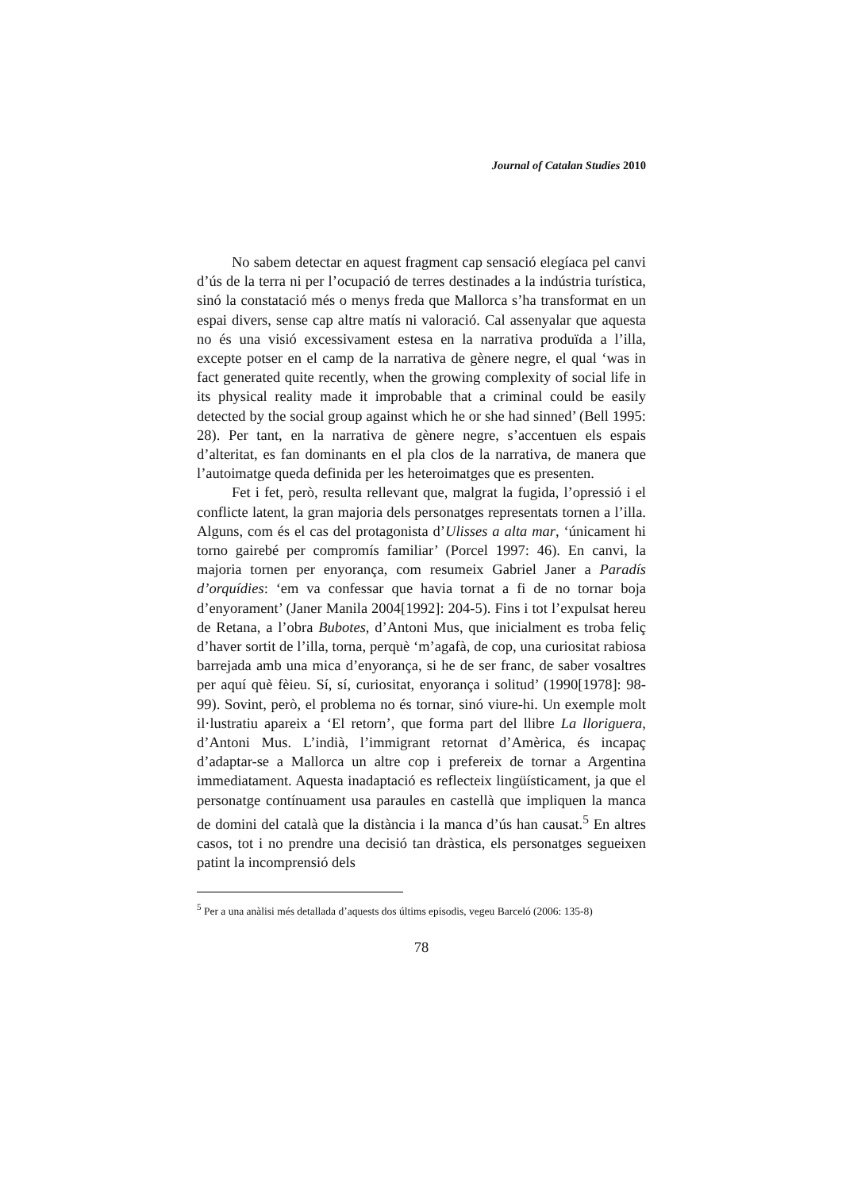Journal of Catalan Studies 2010
No sabem detectar en aquest fragment cap sensació elegíaca pel canvi d’ús de la terra ni per l’ocupació de terres destinades a la indústria turística, sinó la constatació més o menys freda que Mallorca s’ha transformat en un espai divers, sense cap altre matís ni valoració. Cal assenyalar que aquesta no és una visió excessivament estesa en la narrativa produïda a l’illa, excepte potser en el camp de la narrativa de gènere negre, el qual ‘was in fact generated quite recently, when the growing complexity of social life in its physical reality made it improbable that a criminal could be easily detected by the social group against which he or she had sinned’ (Bell 1995: 28). Per tant, en la narrativa de gènere negre, s’accentuen els espais d’alteritat, es fan dominants en el pla clos de la narrativa, de manera que l’autoimatge queda definida per les heteroimatges que es presenten.
Fet i fet, però, resulta rellevant que, malgrat la fugida, l’opressió i el conflicte latent, la gran majoria dels personatges representats tornen a l’illa. Alguns, com és el cas del protagonista d’Ulisses a alta mar, ‘únicament hi torno gairebé per compromís familiar’ (Porcel 1997: 46). En canvi, la majoria tornen per enyorança, com resumeix Gabriel Janer a Paradís d’orquídies: ‘em va confessar que havia tornat a fi de no tornar boja d’enyorament’ (Janer Manila 2004[1992]: 204-5). Fins i tot l’expulsat hereu de Retana, a l’obra Bubotes, d’Antoni Mus, que inicialment es troba feliç d’haver sortit de l’illa, torna, perquè ‘m’agafà, de cop, una curiositat rabiosa barrejada amb una mica d’enyorança, si he de ser franc, de saber vosaltres per aquí què fèieu. Sí, sí, curiositat, enyorança i solitud’ (1990[1978]: 98-99). Sovint, però, el problema no és tornar, sinó viure-hi. Un exemple molt il·lustratiu apareix a ‘El retorn’, que forma part del llibre La lloriguera, d’Antoni Mus. L’indià, l’immigrant retornat d’Amèrica, és incapaç d’adaptar-se a Mallorca un altre cop i prefereix de tornar a Argentina immediatament. Aquesta inadaptació es reflecteix lingüísticament, ja que el personatge contínuament usa paraules en castellà que impliquen la manca de domini del català que la distància i la manca d’ús han causat.<sup>5</sup> En altres casos, tot i no prendre una decisió tan dràstica, els personatges segueixen patint la incomprensió dels
<sup>5</sup> Per a una anàlisi més detallada d’aquests dos últims episodis, vegeu Barceló (2006: 135-8)
78